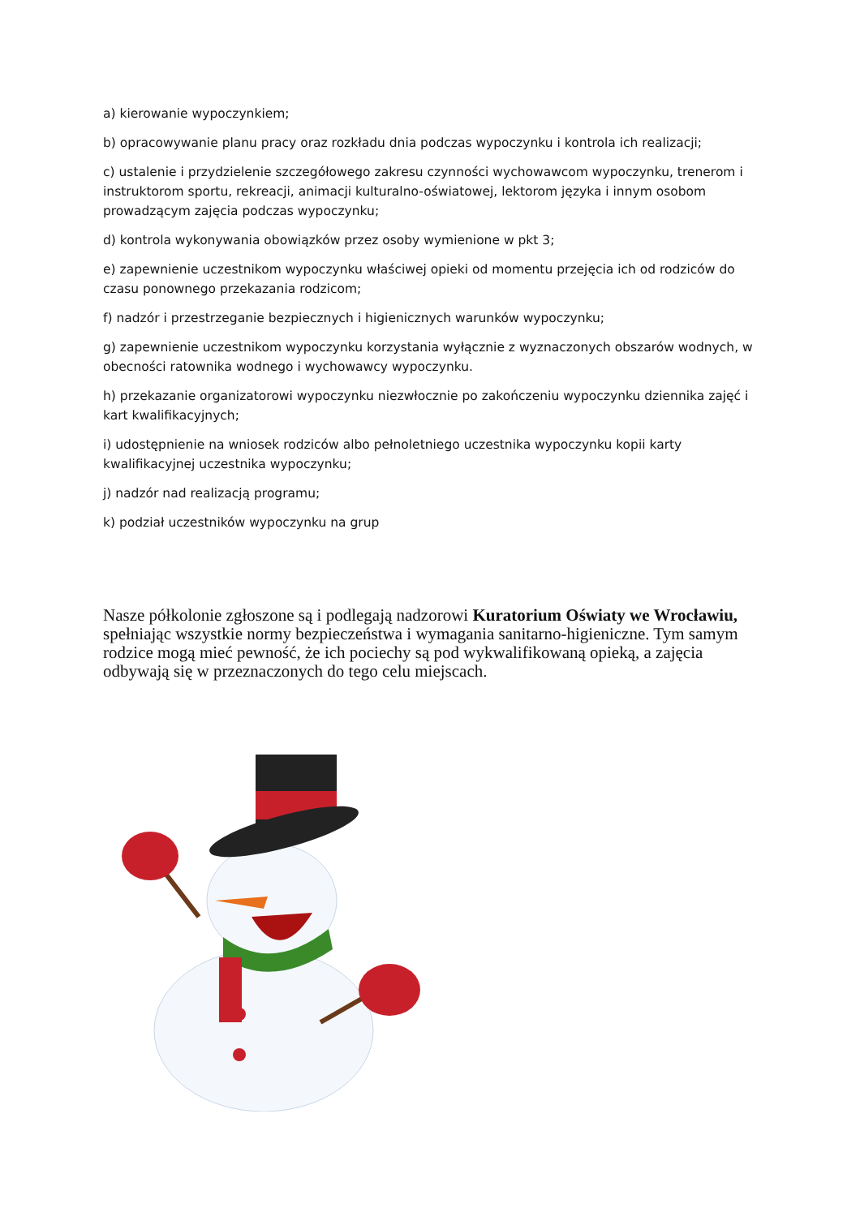a) kierowanie wypoczynkiem;
b) opracowywanie planu pracy oraz rozkładu dnia podczas wypoczynku i kontrola ich realizacji;
c) ustalenie i przydzielenie szczegółowego zakresu czynności wychowawcom wypoczynku, trenerom i instruktorom sportu, rekreacji, animacji kulturalno-oświatowej, lektorom języka i innym osobom prowadzącym zajęcia podczas wypoczynku;
d) kontrola wykonywania obowiązków przez osoby wymienione w pkt 3;
e) zapewnienie uczestnikom wypoczynku właściwej opieki od momentu przejęcia ich od rodziców do czasu ponownego przekazania rodzicom;
f) nadzór i przestrzeganie bezpiecznych i higienicznych warunków wypoczynku;
g) zapewnienie uczestnikom wypoczynku korzystania wyłącznie z wyznaczonych obszarów wodnych, w obecności ratownika wodnego i wychowawcy wypoczynku.
h) przekazanie organizatorowi wypoczynku niezwłocznie po zakończeniu wypoczynku dziennika zajęć i kart kwalifikacyjnych;
i) udostępnienie na wniosek rodziców albo pełnoletniego uczestnika wypoczynku kopii karty kwalifikacyjnej uczestnika wypoczynku;
j) nadzór nad realizacją programu;
k) podział uczestników wypoczynku na grup
Nasze półkolonie zgłoszone są i podlegają nadzorowi Kuratorium Oświaty we Wrocławiu, spełniając wszystkie normy bezpieczeństwa i wymagania sanitarno-higieniczne. Tym samym rodzice mogą mieć pewność, że ich pociechy są pod wykwalifikowaną opieką, a zajęcia odbywają się w przeznaczonych do tego celu miejscach.